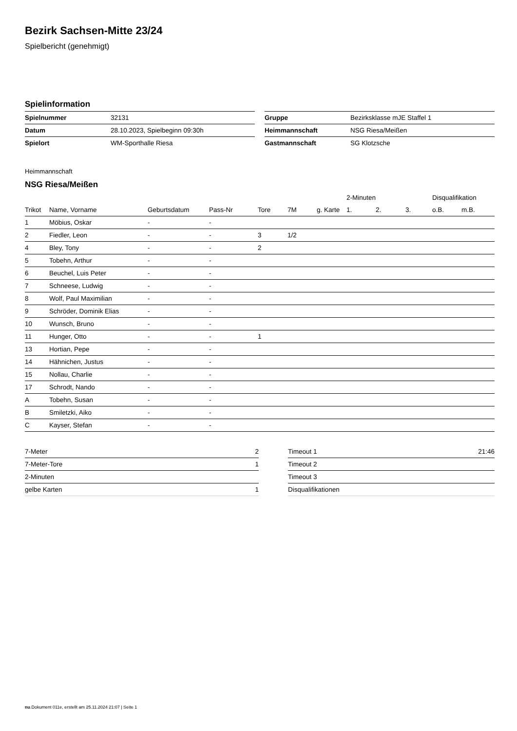Bezirk Sachsen-Mitte 23/24
Spielbericht (genehmigt)
Spielinformation
| Spielnummer | 32131 |
| Datum | 28.10.2023, Spielbeginn 09:30h |
| Spielort | WM-Sporthalle Riesa |
| Gruppe | Bezirksklasse mJE Staffel 1 |
| Heimmannschaft | NSG Riesa/Meißen |
| Gastmannschaft | SG Klotzsche |
Heimmannschaft
NSG Riesa/Meißen
| | | | | | | | 2-Minuten | | | Disqualifikation | |
| --- | --- | --- | --- | --- | --- | --- | --- | --- | --- | --- | --- |
| Trikot | Name, Vorname | Geburtsdatum | Pass-Nr | Tore | 7M | g. Karte | 1. | 2. | 3. | o.B. | m.B. |
| 1 | Möbius, Oskar | - | - | | | | | | | | |
| 2 | Fiedler, Leon | - | - | 3 | 1/2 | | | | | | |
| 4 | Bley, Tony | - | - | 2 | | | | | | | |
| 5 | Tobehn, Arthur | - | - | | | | | | | | |
| 6 | Beuchel, Luis Peter | - | - | | | | | | | | |
| 7 | Schneese, Ludwig | - | - | | | | | | | | |
| 8 | Wolf, Paul Maximilian | - | - | | | | | | | | |
| 9 | Schröder, Dominik Elias | - | - | | | | | | | | |
| 10 | Wunsch, Bruno | - | - | | | | | | | | |
| 11 | Hunger, Otto | - | - | 1 | | | | | | | |
| 13 | Hortian, Pepe | - | - | | | | | | | | |
| 14 | Hähnichen, Justus | - | - | | | | | | | | |
| 15 | Nollau, Charlie | - | - | | | | | | | | |
| 17 | Schrodt, Nando | - | - | | | | | | | | |
| A | Tobehn, Susan | - | - | | | | | | | | |
| B | Smiletzki, Aiko | - | - | | | | | | | | |
| C | Kayser, Stefan | - | - | | | | | | | | |
| 7-Meter | 2 |
| 7-Meter-Tore | 1 |
| 2-Minuten | |
| gelbe Karten | 1 |
| Timeout 1 | 21:46 |
| Timeout 2 | |
| Timeout 3 | |
| Disqualifikationen | |
nu.Dokument 011e, erstellt am 25.11.2024 21:07 | Seite 1